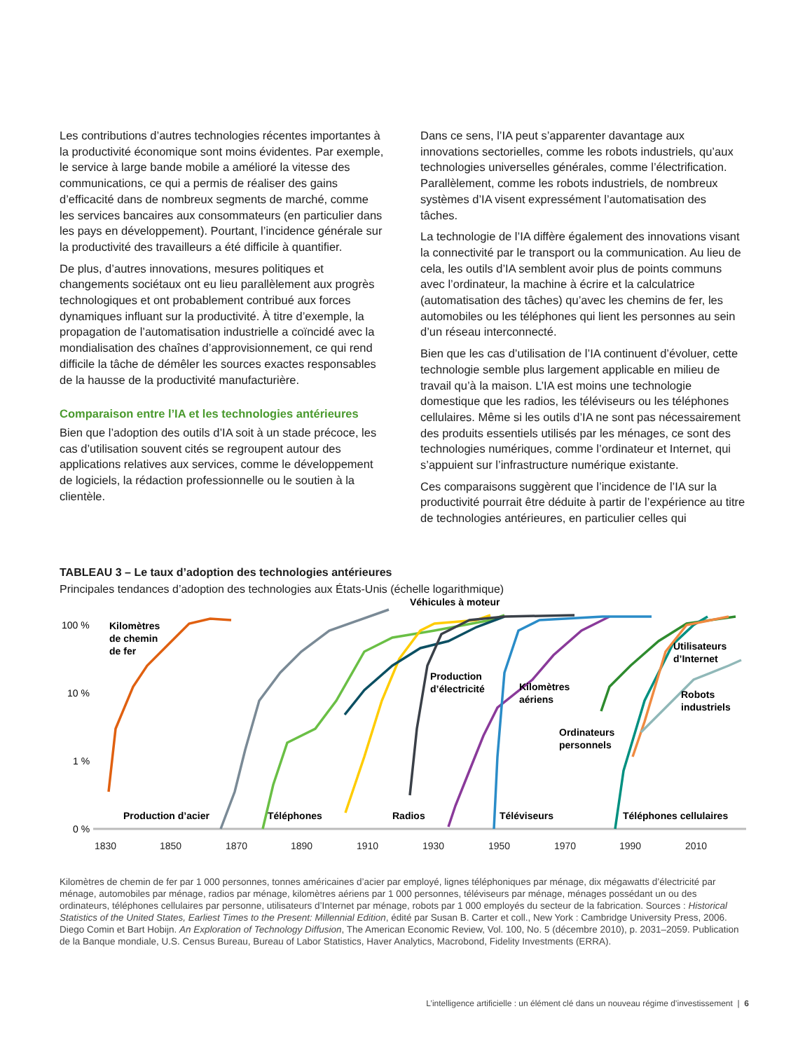Les contributions d’autres technologies récentes importantes à la productivité économique sont moins évidentes. Par exemple, le service à large bande mobile a amélioré la vitesse des communications, ce qui a permis de réaliser des gains d’efficacité dans de nombreux segments de marché, comme les services bancaires aux consommateurs (en particulier dans les pays en développement). Pourtant, l’incidence générale sur la productivité des travailleurs a été difficile à quantifier.
De plus, d’autres innovations, mesures politiques et changements sociétaux ont eu lieu parallèlement aux progrès technologiques et ont probablement contribué aux forces dynamiques influant sur la productivité. À titre d’exemple, la propagation de l’automatisation industrielle a coïncidé avec la mondialisation des chaînes d’approvisionnement, ce qui rend difficile la tâche de démêler les sources exactes responsables de la hausse de la productivité manufacturière.
Comparaison entre l’IA et les technologies antérieures
Bien que l’adoption des outils d’IA soit à un stade précoce, les cas d’utilisation souvent cités se regroupent autour des applications relatives aux services, comme le développement de logiciels, la rédaction professionnelle ou le soutien à la clientèle.
Dans ce sens, l’IA peut s’apparenter davantage aux innovations sectorielles, comme les robots industriels, qu’aux technologies universelles générales, comme l’électrification. Parallèlement, comme les robots industriels, de nombreux systèmes d’IA visent expressément l’automatisation des tâches.
La technologie de l’IA diffère également des innovations visant la connectivité par le transport ou la communication. Au lieu de cela, les outils d’IA semblent avoir plus de points communs avec l’ordinateur, la machine à écrire et la calculatrice (automatisation des tâches) qu’avec les chemins de fer, les automobiles ou les téléphones qui lient les personnes au sein d’un réseau interconnecté.
Bien que les cas d’utilisation de l’IA continuent d’évoluer, cette technologie semble plus largement applicable en milieu de travail qu’à la maison. L’IA est moins une technologie domestique que les radios, les téléviseurs ou les téléphones cellulaires. Même si les outils d’IA ne sont pas nécessairement des produits essentiels utilisés par les ménages, ce sont des technologies numériques, comme l’ordinateur et Internet, qui s’appuient sur l’infrastructure numérique existante.
Ces comparaisons suggèrent que l’incidence de l’IA sur la productivité pourrait être déduite à partir de l’expérience au titre de technologies antérieures, en particulier celles qui
TABLEAU 3 – Le taux d’adoption des technologies antérieures
Principales tendances d’adoption des technologies aux États-Unis (échelle logarithmique)
100 %
10 %
1 %
0 %
1830
1850
1870
1890
1910
1930
1950
1970
1990
2010
Kilomètres
de chemin
de fer
Production d’acier
Téléphones
Radios
Téléviseurs
Téléphones cellulaires
Véhicules à moteur
Production
d’électricité
Kilomètres
aériens
Ordinateurs
personnels
Utilisateurs
d’Internet
Robots
industriels
Kilomètres de chemin de fer par 1 000 personnes, tonnes américaines d’acier par employé, lignes téléphoniques par ménage, dix mégawatts d’électricité par ménage, automobiles par ménage, radios par ménage, kilomètres aériens par 1 000 personnes, téléviseurs par ménage, ménages possédant un ou des ordinateurs, téléphones cellulaires par personne, utilisateurs d’Internet par ménage, robots par 1 000 employés du secteur de la fabrication. Sources : Historical Statistics of the United States, Earliest Times to the Present: Millennial Edition, édité par Susan B. Carter et coll., New York : Cambridge University Press, 2006. Diego Comin et Bart Hobijn. An Exploration of Technology Diffusion, The American Economic Review, Vol. 100, No. 5 (décembre 2010), p. 2031–2059. Publication de la Banque mondiale, U.S. Census Bureau, Bureau of Labor Statistics, Haver Analytics, Macrobond, Fidelity Investments (ERRA).
L’intelligence artificielle : un élément clé dans un nouveau régime d’investissement | 6